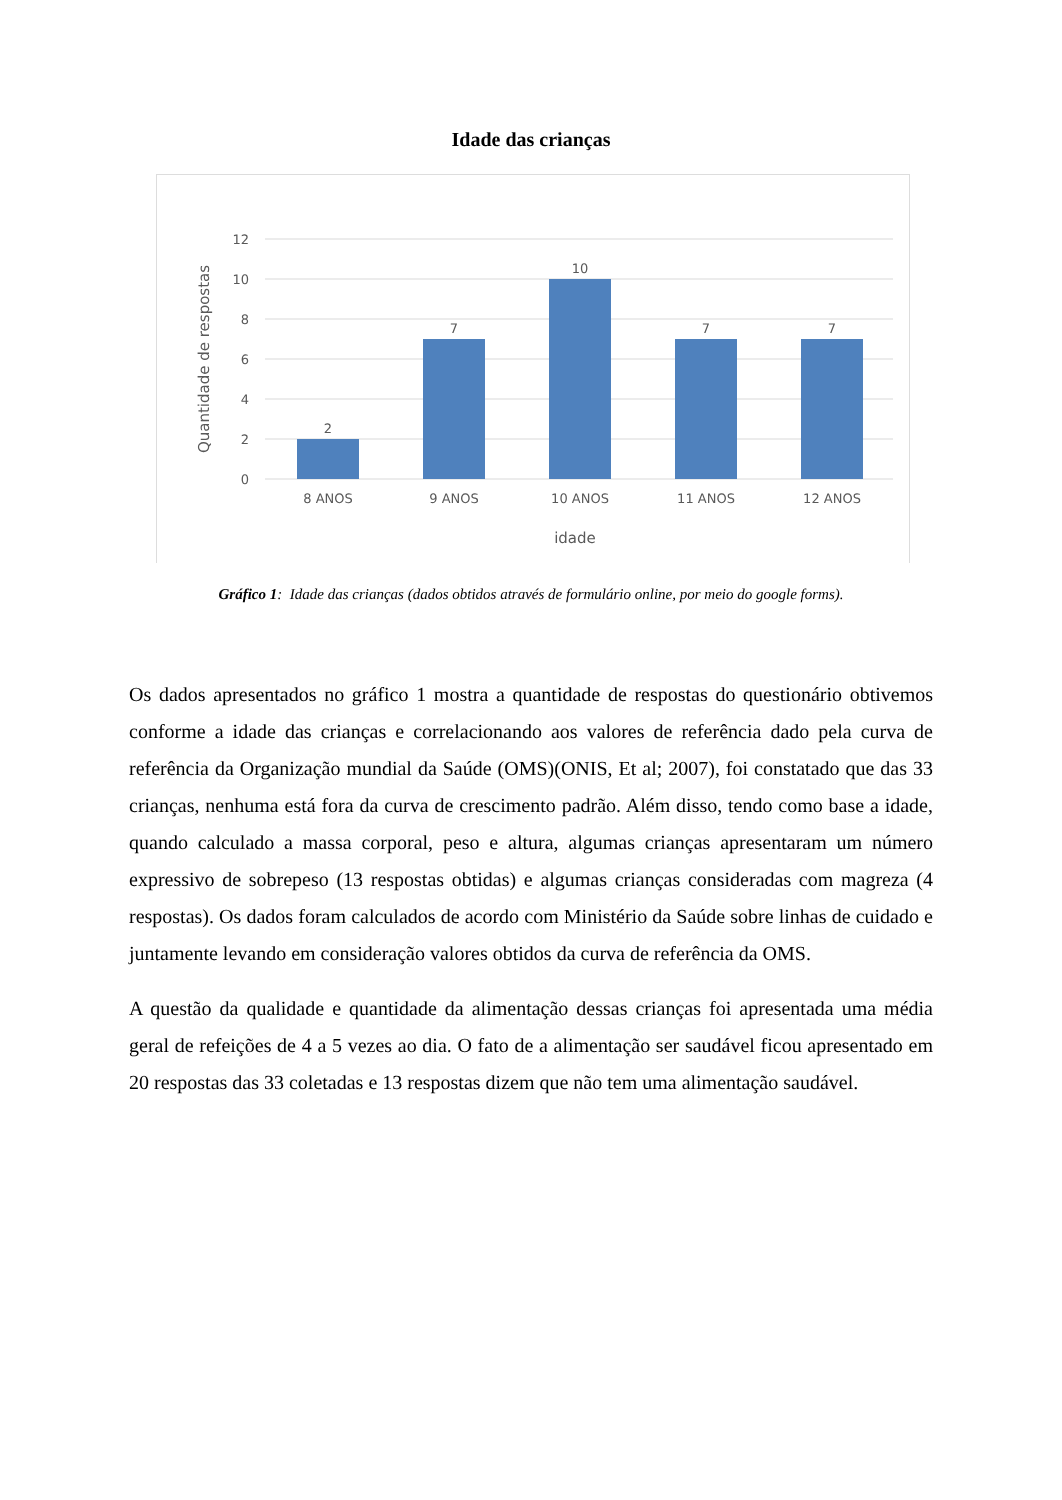Idade das crianças
12
10
8
6
4
2
0
2
7
10
7
7
8 ANOS
9 ANOS
10 ANOS
11 ANOS
12 ANOS
idade
Quantidade de respostas
Gráfico 1: Idade das crianças (dados obtidos através de formulário online, por meio do google forms).
Os dados apresentados no gráfico 1 mostra a quantidade de respostas do questionário obtivemos conforme a idade das crianças e correlacionando aos valores de referência dado pela curva de referência da Organização mundial da Saúde (OMS)(ONIS, Et al; 2007), foi constatado que das 33 crianças, nenhuma está fora da curva de crescimento padrão. Além disso, tendo como base a idade, quando calculado a massa corporal, peso e altura, algumas crianças apresentaram um número expressivo de sobrepeso (13 respostas obtidas) e algumas crianças consideradas com magreza (4 respostas). Os dados foram calculados de acordo com Ministério da Saúde sobre linhas de cuidado e juntamente levando em consideração valores obtidos da curva de referência da OMS.
A questão da qualidade e quantidade da alimentação dessas crianças foi apresentada uma média geral de refeições de 4 a 5 vezes ao dia. O fato de a alimentação ser saudável ficou apresentado em 20 respostas das 33 coletadas e 13 respostas dizem que não tem uma alimentação saudável.